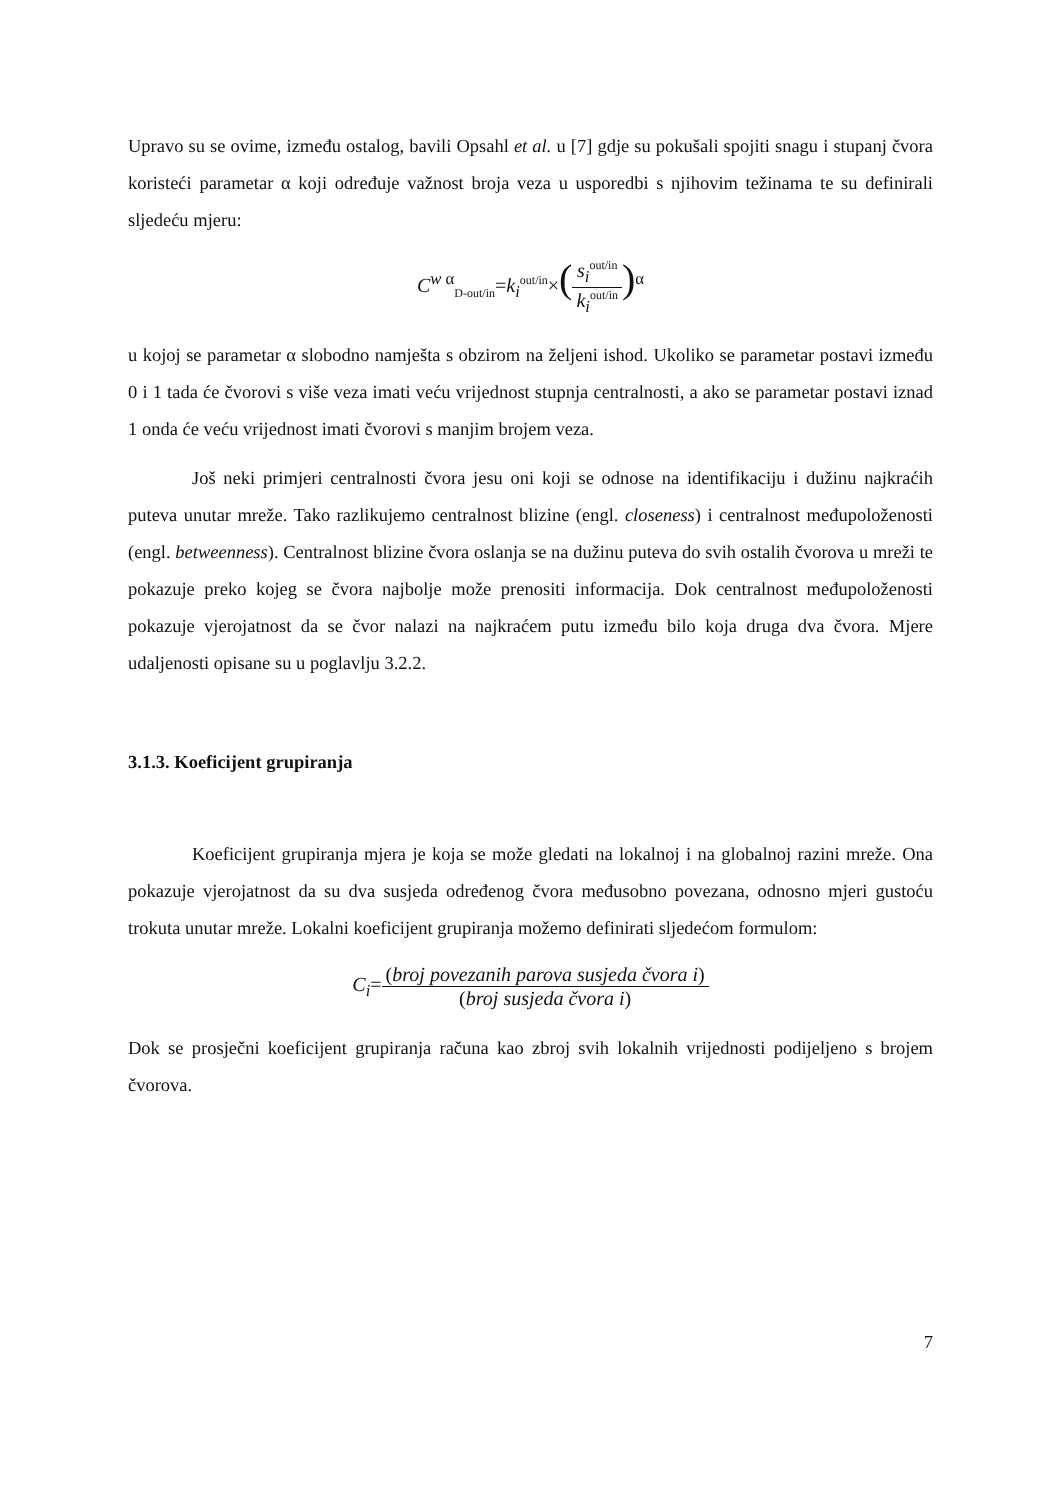Upravo su se ovime, između ostalog, bavili Opsahl et al. u [7] gdje su pokušali spojiti snagu i stupanj čvora koristeći parametar α koji određuje važnost broja veza u usporedbi s njihovim težinama te su definirali sljedeću mjeru:
C<sup>w α</sup><sub>D-out/in</sub>=k<sub>i</sub><sup>out/in</sup>×(s<sub>i</sub><sup>out/in</sup> k<sub>i</sub><sup>out/in</sup>)<sup>α</sup>
u kojoj se parametar α slobodno namješta s obzirom na željeni ishod. Ukoliko se parametar postavi između 0 i 1 tada će čvorovi s više veza imati veću vrijednost stupnja centralnosti, a ako se parametar postavi iznad 1 onda će veću vrijednost imati čvorovi s manjim brojem veza.
Još neki primjeri centralnosti čvora jesu oni koji se odnose na identifikaciju i dužinu najkraćih puteva unutar mreže. Tako razlikujemo centralnost blizine (engl. closeness) i centralnost međupoloženosti (engl. betweenness). Centralnost blizine čvora oslanja se na dužinu puteva do svih ostalih čvorova u mreži te pokazuje preko kojeg se čvora najbolje može prenositi informacija. Dok centralnost međupoloženosti pokazuje vjerojatnost da se čvor nalazi na najkraćem putu između bilo koja druga dva čvora. Mjere udaljenosti opisane su u poglavlju 3.2.2.
3.1.3. Koeficijent grupiranja
Koeficijent grupiranja mjera je koja se može gledati na lokalnoj i na globalnoj razini mreže. Ona pokazuje vjerojatnost da su dva susjeda određenog čvora međusobno povezana, odnosno mjeri gustoću trokuta unutar mreže. Lokalni koeficijent grupiranja možemo definirati sljedećom formulom:
C<sub>i</sub>=(broj povezanih parova susjeda čvora i) (broj susjeda čvora i)
Dok se prosječni koeficijent grupiranja računa kao zbroj svih lokalnih vrijednosti podijeljeno s brojem čvorova.
7